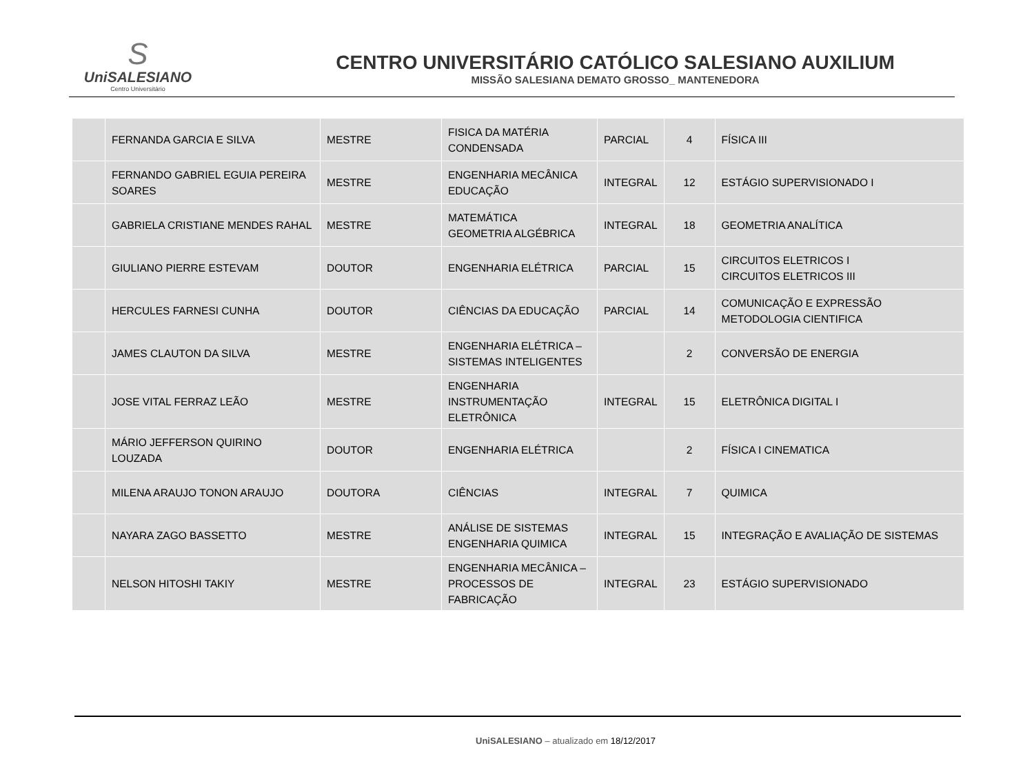S
UniSALESIANO
Centro Universitário
CENTRO UNIVERSITÁRIO CATÓLICO SALESIANO AUXILIUM
MISSÃO SALESIANA DEMATO GROSSO_ MANTENEDORA
| | FERNANDA GARCIA E SILVA | MESTRE | FISICA DA MATÉRIA CONDENSADA | PARCIAL | 4 | FÍSICA III |
| | FERNANDO GABRIEL EGUIA PEREIRA SOARES | MESTRE | ENGENHARIA MECÂNICA EDUCAÇÃO | INTEGRAL | 12 | ESTÁGIO SUPERVISIONADO I |
| | GABRIELA CRISTIANE MENDES RAHAL | MESTRE | MATEMÁTICA GEOMETRIA ALGÉBRICA | INTEGRAL | 18 | GEOMETRIA ANALÍTICA |
| | GIULIANO PIERRE ESTEVAM | DOUTOR | ENGENHARIA ELÉTRICA | PARCIAL | 15 | CIRCUITOS ELETRICOS I CIRCUITOS ELETRICOS III |
| | HERCULES FARNESI CUNHA | DOUTOR | CIÊNCIAS DA EDUCAÇÃO | PARCIAL | 14 | COMUNICAÇÃO E EXPRESSÃO METODOLOGIA CIENTIFICA |
| | JAMES CLAUTON DA SILVA | MESTRE | ENGENHARIA ELÉTRICA – SISTEMAS INTELIGENTES | | 2 | CONVERSÃO DE ENERGIA |
| | JOSE VITAL FERRAZ LEÃO | MESTRE | ENGENHARIA INSTRUMENTAÇÃO ELETRÔNICA | INTEGRAL | 15 | ELETRÔNICA DIGITAL I |
| | MÁRIO JEFFERSON QUIRINO LOUZADA | DOUTOR | ENGENHARIA ELÉTRICA | | 2 | FÍSICA I CINEMATICA |
| | MILENA ARAUJO TONON ARAUJO | DOUTORA | CIÊNCIAS | INTEGRAL | 7 | QUIMICA |
| | NAYARA ZAGO BASSETTO | MESTRE | ANÁLISE DE SISTEMAS ENGENHARIA QUIMICA | INTEGRAL | 15 | INTEGRAÇÃO E AVALIAÇÃO DE SISTEMAS |
| | NELSON HITOSHI TAKIY | MESTRE | ENGENHARIA MECÂNICA – PROCESSOS DE FABRICAÇÃO | INTEGRAL | 23 | ESTÁGIO SUPERVISIONADO |
UniSALESIANO – atualizado em 18/12/2017